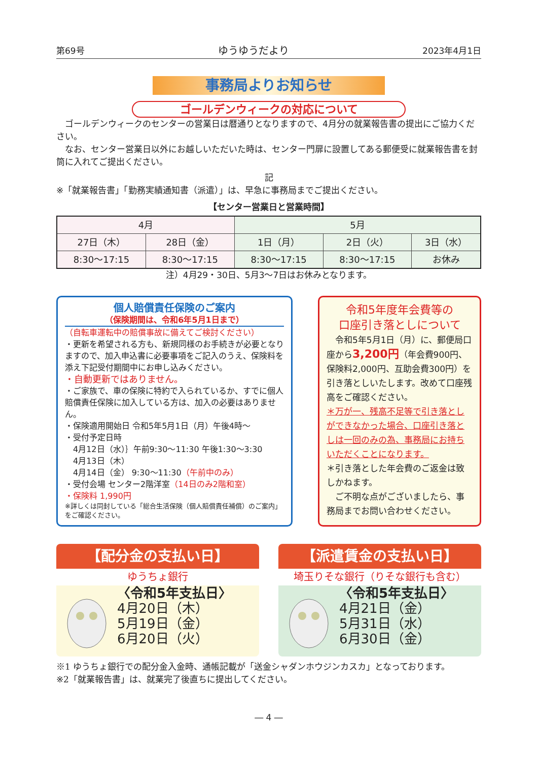第69号 ゆうゆうだより 2023年4月1日
事務局よりお知らせ
ゴールデンウィークの対応について
　ゴールデンウィークのセンターの営業日は暦通りとなりますので、4月分の就業報告書の提出にご協力ください。
　なお、センター営業日以外にお越しいただいた時は、センター門扉に設置してある郵便受に就業報告書を封筒に入れてご提出ください。
記
※「就業報告書」「勤務実績通知書（派遣）」は、早急に事務局までご提出ください。
【センター営業日と営業時間】
| 4月 | | 5月 | | |
| 27日（木） | 28日（金） | 1日（月） | 2日（火） | 3日（水） |
| 8:30～17:15 | 8:30～17:15 | 8:30～17:15 | 8:30～17:15 | お休み |
注）4月29・30日、5月3～7日はお休みとなります。
個人賠償責任保険のご案内
（保険期間は、令和6年5月1日まで）
（自転車運転中の賠償事故に備えてご検討ください）
・更新を希望される方も、新規同様のお手続きが必要となりますので、加入申込書に必要事項をご記入のうえ、保険料を添え下記受付期間中にお申し込みください。
・自動更新ではありません。
・ご家族で、車の保険に特約で入られているか、すでに個人賠償責任保険に加入している方は、加入の必要はありません。
・保険適用開始日 令和5年5月1日（月）午後4時～
・受付予定日時
　4月12日（水）｝午前9:30～11:30 午後1:30～3:30
　4月13日（木）
　4月14日（金） 9:30～11:30（午前中のみ）
・受付会場 センター2階洋室（14日のみ2階和室）
・保険料 1,990円
※詳しくは同封している「総合生活保険（個人賠償責任補償）のご案内」をご確認ください。
令和5年度年会費等の
口座引き落としについて
　令和5年5月1日（月）に、郵便局口座から3,200円（年会費900円、保険料2,000円、互助会費300円）を引き落としいたします。改めて口座残高をご確認ください。
＊万が一、残高不足等で引き落としができなかった場合、口座引き落としは一回のみの為、事務局にお持ちいただくことになります。
＊引き落とした年会費のご返金は致しかねます。
　ご不明な点がございましたら、事務局までお問い合わせください。
【配分金の支払い日】
ゆうちょ銀行
〈令和5年支払日〉
4月20日（木）
5月19日（金）
6月20日（火）
【派遣賃金の支払い日】
埼玉りそな銀行（りそな銀行も含む）
〈令和5年支払日〉
4月21日（金）
5月31日（水）
6月30日（金）
※1 ゆうちょ銀行での配分金入金時、通帳記載が「送金シャダンホウジンカスカ」となっております。
※2「就業報告書」は、就業完了後直ちに提出してください。
― 4 ―